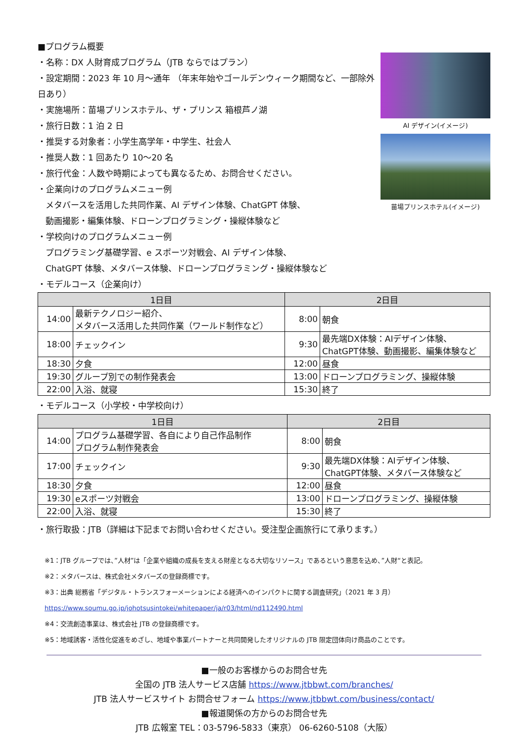■プログラム概要
・名称：DX 人財育成プログラム（JTB ならではプラン）
・設定期間：2023 年 10 月～通年 （年末年始やゴールデンウィーク期間など、一部除外日あり）
・実施場所：苗場プリンスホテル、ザ・プリンス 箱根芦ノ湖
・旅行日数：1 泊 2 日
・推奨する対象者：小学生高学年・中学生、社会人
・推奨人数：1 回あたり 10～20 名
・旅行代金：人数や時期によっても異なるため、お問合せください。
・企業向けのプログラムメニュー例
メタバースを活用した共同作業、AI デザイン体験、ChatGPT 体験、
動画撮影・編集体験、ドローンプログラミング・操縦体験など
・学校向けのプログラムメニュー例
プログラミング基礎学習、e スポーツ対戦会、AI デザイン体験、
ChatGPT 体験、メタバース体験、ドローンプログラミング・操縦体験など
・モデルコース（企業向け）
AI デザイン(イメージ)
苗場プリンスホテル(イメージ)
| 1日目 | | 2日目 | |
| --- | --- | --- | --- |
| 14:00 | 最新テクノロジー紹介、 メタバース活用した共同作業（ワールド制作など） | 8:00 | 朝食 |
| 18:00 | チェックイン | 9:30 | 最先端DX体験：AIデザイン体験、 ChatGPT体験、動画撮影、編集体験など |
| 18:30 | 夕食 | 12:00 | 昼食 |
| 19:30 | グループ別での制作発表会 | 13:00 | ドローンプログラミング、操縦体験 |
| 22:00 | 入浴、就寝 | 15:30 | 終了 |
・モデルコース（小学校・中学校向け）
| 1日目 | | 2日目 | |
| --- | --- | --- | --- |
| 14:00 | プログラム基礎学習、各自により自己作品制作 プログラム制作発表会 | 8:00 | 朝食 |
| 17:00 | チェックイン | 9:30 | 最先端DX体験：AIデザイン体験、 ChatGPT体験、メタバース体験など |
| 18:30 | 夕食 | 12:00 | 昼食 |
| 19:30 | eスポーツ対戦会 | 13:00 | ドローンプログラミング、操縦体験 |
| 22:00 | 入浴、就寝 | 15:30 | 終了 |
・旅行取扱：JTB（詳細は下記までお問い合わせください。受注型企画旅行にて承ります。）
※1：JTB グループでは、”人材”は「企業や組織の成長を支える財産となる大切なリソース」であるという意思を込め、”人財“と表記。
※2：メタバースは、株式会社メタバーズの登録商標です。
※3：出典 総務省「デジタル・トランスフォーメーションによる経済へのインパクトに関する調査研究」（2021 年 3 月）
https://www.soumu.go.jp/johotsusintokei/whitepaper/ja/r03/html/nd112490.html
※4：交流創造事業は、株式会社 JTB の登録商標です。
※5：地域誘客・活性化促進をめざし、地域や事業パートナーと共同開発したオリジナルの JTB 限定団体向け商品のことです。
■一般のお客様からのお問合せ先
全国の JTB 法人サービス店舗 https://www.jtbbwt.com/branches/
JTB 法人サービスサイト お問合せフォーム https://www.jtbbwt.com/business/contact/
■報道関係の方からのお問合せ先
JTB 広報室 TEL：03-5796-5833（東京） 06-6260-5108（大阪）